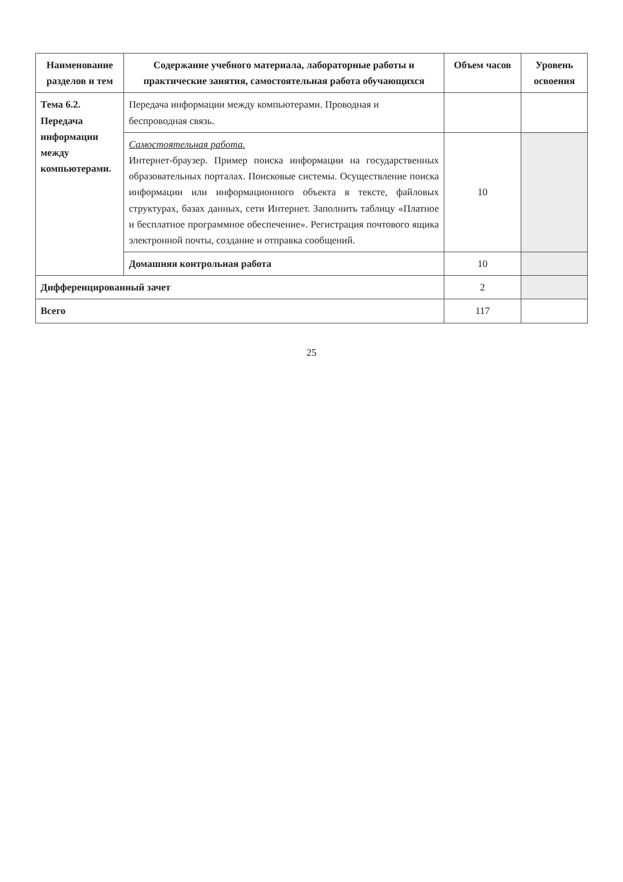| Наименование разделов и тем | Содержание учебного материала, лабораторные работы и практические занятия, самостоятельная работа обучающихся | Объем часов | Уровень освоения |
| --- | --- | --- | --- |
| Тема 6.2. Передача информации между компьютерами. | Передача информации между компьютерами. Проводная и беспроводная связь. | | |
| | Самостоятельная работа. Интернет-браузер. Пример поиска информации на государственных образовательных порталах. Поисковые системы. Осуществление поиска информации или информационного объекта в тексте, файловых структурах, базах данных, сети Интернет. Заполнить таблицу «Платное и бесплатное программное обеспечение». Регистрация почтового ящика электронной почты, создание и отправка сообщений. | 10 | |
| | Домашняя контрольная работа | 10 | |
| Дифференцированный зачет | | 2 | |
| Всего | | 117 | |
25